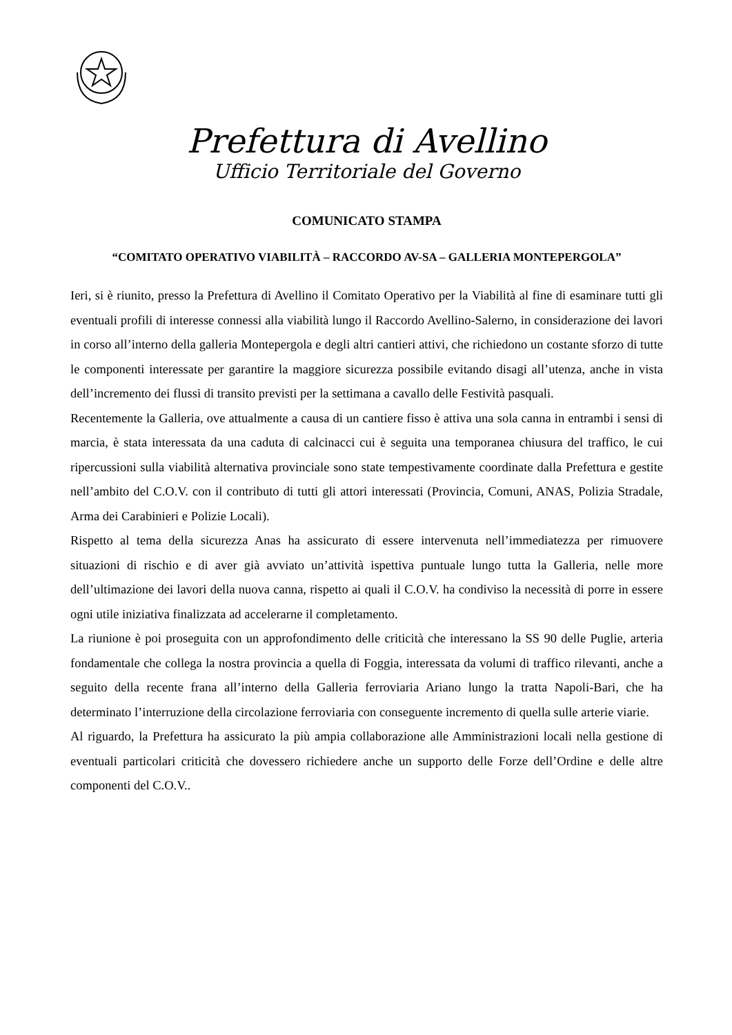Prefettura di Avellino
Ufficio Territoriale del Governo
COMUNICATO STAMPA
“COMITATO OPERATIVO VIABILITÀ – RACCORDO AV-SA – GALLERIA MONTEPERGOLA”
Ieri, si è riunito, presso la Prefettura di Avellino il Comitato Operativo per la Viabilità al fine di esaminare tutti gli eventuali profili di interesse connessi alla viabilità lungo il Raccordo Avellino-Salerno, in considerazione dei lavori in corso all’interno della galleria Montepergola e degli altri cantieri attivi, che richiedono un costante sforzo di tutte le componenti interessate per garantire la maggiore sicurezza possibile evitando disagi all’utenza, anche in vista dell’incremento dei flussi di transito previsti per la settimana a cavallo delle Festività pasquali.
Recentemente la Galleria, ove attualmente a causa di un cantiere fisso è attiva una sola canna in entrambi i sensi di marcia, è stata interessata da una caduta di calcinacci cui è seguita una temporanea chiusura del traffico, le cui ripercussioni sulla viabilità alternativa provinciale sono state tempestivamente coordinate dalla Prefettura e gestite nell’ambito del C.O.V. con il contributo di tutti gli attori interessati (Provincia, Comuni, ANAS, Polizia Stradale, Arma dei Carabinieri e Polizie Locali).
Rispetto al tema della sicurezza Anas ha assicurato di essere intervenuta nell’immediatezza per rimuovere situazioni di rischio e di aver già avviato un’attività ispettiva puntuale lungo tutta la Galleria, nelle more dell’ultimazione dei lavori della nuova canna, rispetto ai quali il C.O.V. ha condiviso la necessità di porre in essere ogni utile iniziativa finalizzata ad accelerarne il completamento.
La riunione è poi proseguita con un approfondimento delle criticità che interessano la SS 90 delle Puglie, arteria fondamentale che collega la nostra provincia a quella di Foggia, interessata da volumi di traffico rilevanti, anche a seguito della recente frana all’interno della Galleria ferroviaria Ariano lungo la tratta Napoli-Bari, che ha determinato l’interruzione della circolazione ferroviaria con conseguente incremento di quella sulle arterie viarie.
Al riguardo, la Prefettura ha assicurato la più ampia collaborazione alle Amministrazioni locali nella gestione di eventuali particolari criticità che dovessero richiedere anche un supporto delle Forze dell’Ordine e delle altre componenti del C.O.V..